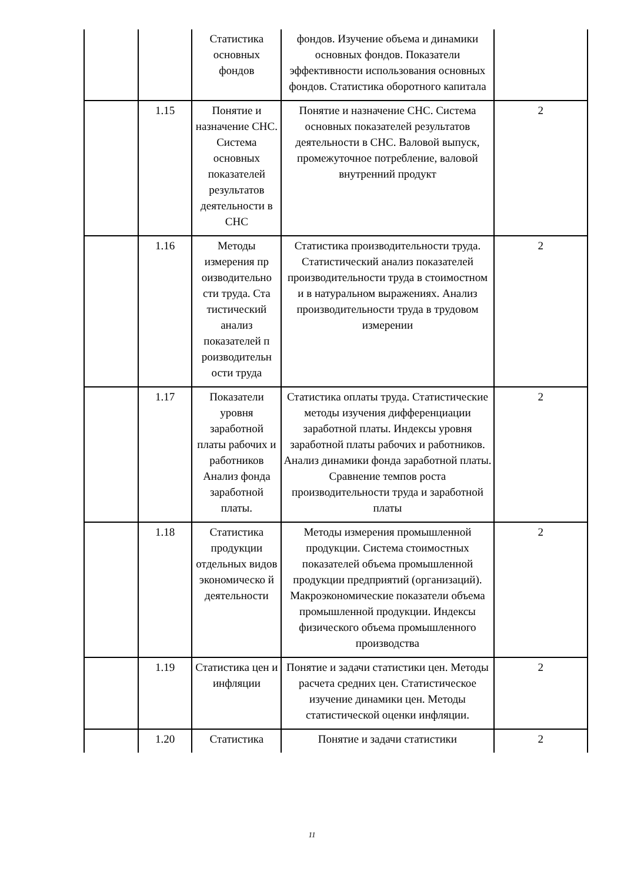| | | Статистика основных фондов | фондов. Изучение объема и динамики основных фондов. Показатели эффективности использования основных фондов. Статистика оборотного капитала | |
| | 1.15 | Понятие и назначение СНС. Система основных показателей результатов деятельности в СНС | Понятие и назначение СНС. Система основных показателей результатов деятельности в СНС. Валовой выпуск, промежуточное потребление, валовой внутренний продукт | 2 |
| | 1.16 | Методы измерения пр оизводительно сти труда. Ста тистический анализ показателей п роизводительн ости труда | Статистика производительности труда. Статистический анализ показателей производительности труда в стоимостном и в натуральном выражениях. Анализ производительности труда в трудовом измерении | 2 |
| | 1.17 | Показатели уровня заработной платы рабочих и работников Анализ фонда заработной платы. | Статистика оплаты труда. Статистические методы изучения дифференциации заработной платы. Индексы уровня заработной платы рабочих и работников. Анализ динамики фонда заработной платы. Сравнение темпов роста производительности труда и заработной платы | 2 |
| | 1.18 | Статистика продукции отдельных видов экономическо й деятельности | Методы измерения промышленной продукции. Система стоимостных показателей объема промышленной продукции предприятий (организаций). Макроэкономические показатели объема промышленной продукции. Индексы физического объема промышленного производства | 2 |
| | 1.19 | Статистика цен и инфляции | Понятие и задачи статистики цен. Методы расчета средних цен. Статистическое изучение динамики цен. Методы статистической оценки инфляции. | 2 |
| | 1.20 | Статистика | Понятие и задачи статистики | 2 |
11